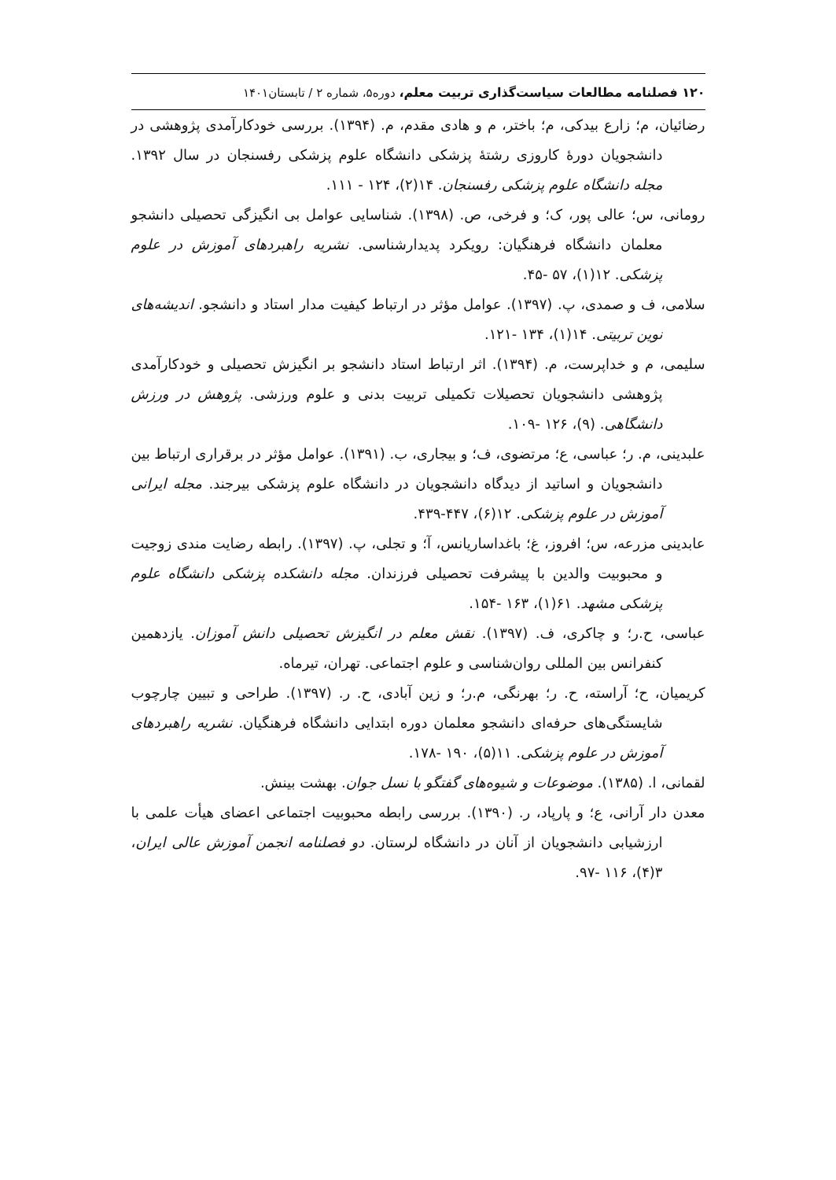۱۲۰ فصلنامه مطالعات سیاست‌گذاری تربیت معلم، دوره۵، شماره ۲ / تابستان۱۴۰۱
رضائیان، م؛ زارع بیدکی، م؛ باختر، م و هادی مقدم، م. (۱۳۹۴). بررسی خودکارآمدی پژوهشی در دانشجویان دورهٔ کاروزی رشتهٔ پزشکی دانشگاه علوم پزشکی رفسنجان در سال ۱۳۹۲. مجله دانشگاه علوم پزشکی رفسنجان. ۱۴(۲)، ۱۲۴ - ۱۱۱.
رومانی، س؛ عالی پور، ک؛ و فرخی، ص. (۱۳۹۸). شناسایی عوامل بی انگیزگی تحصیلی دانشجو معلمان دانشگاه فرهنگیان: رویکرد پدیدارشناسی. نشریه راهبردهای آموزش در علوم پزشکی. ۱۲(۱)، ۵۷ -۴۵.
سلامی، ف و صمدی، پ. (۱۳۹۷). عوامل مؤثر در ارتباط کیفیت مدار استاد و دانشجو. اندیشه‌های نوین تربیتی. ۱۴(۱)، ۱۳۴ -۱۲۱.
سلیمی، م و خداپرست، م. (۱۳۹۴). اثر ارتباط استاد دانشجو بر انگیزش تحصیلی و خودکارآمدی پژوهشی دانشجویان تحصیلات تکمیلی تربیت بدنی و علوم ورزشی. پژوهش در ورزش دانشگاهی. (۹)، ۱۲۶ -۱۰۹.
علبدینی، م. ر؛ عباسی، ع؛ مرتضوی، ف؛ و بیجاری، ب. (۱۳۹۱). عوامل مؤثر در برقراری ارتباط بین دانشجویان و اساتید از دیدگاه دانشجویان در دانشگاه علوم پزشکی بیرجند. مجله ایرانی آموزش در علوم پزشکی. ۱۲(۶)، ۴۴۷-۴۳۹.
عابدینی مزرعه، س؛ افروز، غ؛ باغداساریانس، آ؛ و تجلی، پ. (۱۳۹۷). رابطه رضایت مندی زوجیت و محبوبیت والدین با پیشرفت تحصیلی فرزندان. مجله دانشکده پزشکی دانشگاه علوم پزشکی مشهد. ۶۱(۱)، ۱۶۳ -۱۵۴.
عباسی، ح.ر؛ و چاکری، ف. (۱۳۹۷). نقش معلم در انگیزش تحصیلی دانش آموزان. یازدهمین کنفرانس بین المللی روان‌شناسی و علوم اجتماعی. تهران، تیرماه.
کریمیان، ح؛ آراسته، ح. ر؛ بهرنگی، م.ر؛ و زین آبادی، ح. ر. (۱۳۹۷). طراحی و تبیین چارچوب شایستگی‌های حرفه‌ای دانشجو معلمان دوره ابتدایی دانشگاه فرهنگیان. نشریه راهبردهای آموزش در علوم پزشکی. ۱۱(۵)، ۱۹۰ -۱۷۸.
لقمانی، ا. (۱۳۸۵). موضوعات و شیوه‌های گفتگو با نسل جوان. بهشت بینش.
معدن دار آرانی، ع؛ و پارپاد، ر. (۱۳۹۰). بررسی رابطه محبوبیت اجتماعی اعضای هیأت علمی با ارزشیابی دانشجویان از آنان در دانشگاه لرستان. دو فصلنامه انجمن آموزش عالی ایران، ۳(۴)، ۱۱۶ -۹۷.